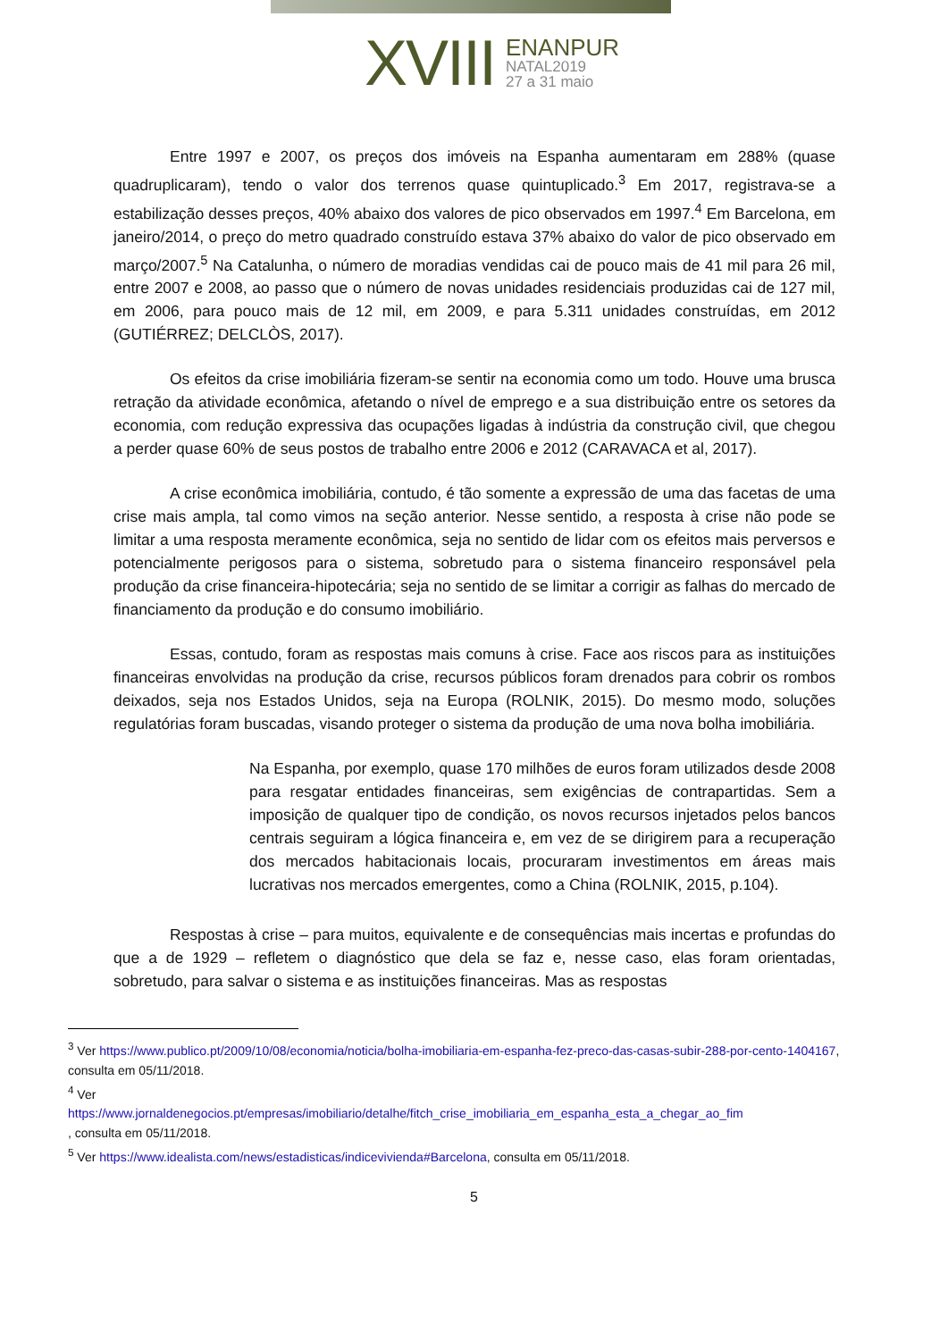XVIII
ENANPUR
NATAL2019
27 a 31 maio
Entre 1997 e 2007, os preços dos imóveis na Espanha aumentaram em 288% (quase quadruplicaram), tendo o valor dos terrenos quase quintuplicado.<sup>3</sup> Em 2017, registrava-se a estabilização desses preços, 40% abaixo dos valores de pico observados em 1997.<sup>4</sup> Em Barcelona, em janeiro/2014, o preço do metro quadrado construído estava 37% abaixo do valor de pico observado em março/2007.<sup>5</sup> Na Catalunha, o número de moradias vendidas cai de pouco mais de 41 mil para 26 mil, entre 2007 e 2008, ao passo que o número de novas unidades residenciais produzidas cai de 127 mil, em 2006, para pouco mais de 12 mil, em 2009, e para 5.311 unidades construídas, em 2012 (GUTIÉRREZ; DELCLÒS, 2017).
Os efeitos da crise imobiliária fizeram-se sentir na economia como um todo. Houve uma brusca retração da atividade econômica, afetando o nível de emprego e a sua distribuição entre os setores da economia, com redução expressiva das ocupações ligadas à indústria da construção civil, que chegou a perder quase 60% de seus postos de trabalho entre 2006 e 2012 (CARAVACA et al, 2017).
A crise econômica imobiliária, contudo, é tão somente a expressão de uma das facetas de uma crise mais ampla, tal como vimos na seção anterior. Nesse sentido, a resposta à crise não pode se limitar a uma resposta meramente econômica, seja no sentido de lidar com os efeitos mais perversos e potencialmente perigosos para o sistema, sobretudo para o sistema financeiro responsável pela produção da crise financeira-hipotecária; seja no sentido de se limitar a corrigir as falhas do mercado de financiamento da produção e do consumo imobiliário.
Essas, contudo, foram as respostas mais comuns à crise. Face aos riscos para as instituições financeiras envolvidas na produção da crise, recursos públicos foram drenados para cobrir os rombos deixados, seja nos Estados Unidos, seja na Europa (ROLNIK, 2015). Do mesmo modo, soluções regulatórias foram buscadas, visando proteger o sistema da produção de uma nova bolha imobiliária.
Na Espanha, por exemplo, quase 170 milhões de euros foram utilizados desde 2008 para resgatar entidades financeiras, sem exigências de contrapartidas. Sem a imposição de qualquer tipo de condição, os novos recursos injetados pelos bancos centrais seguiram a lógica financeira e, em vez de se dirigirem para a recuperação dos mercados habitacionais locais, procuraram investimentos em áreas mais lucrativas nos mercados emergentes, como a China (ROLNIK, 2015, p.104).
Respostas à crise – para muitos, equivalente e de consequências mais incertas e profundas do que a de 1929 – refletem o diagnóstico que dela se faz e, nesse caso, elas foram orientadas, sobretudo, para salvar o sistema e as instituições financeiras. Mas as respostas
<sup>3</sup> Ver https://www.publico.pt/2009/10/08/economia/noticia/bolha-imobiliaria-em-espanha-fez-preco-das-casas-subir-288-por-cento-1404167, consulta em 05/11/2018.
<sup>4</sup> Ver
https://www.jornaldenegocios.pt/empresas/imobiliario/detalhe/fitch_crise_imobiliaria_em_espanha_esta_a_chegar_ao_fim
, consulta em 05/11/2018.
<sup>5</sup> Ver https://www.idealista.com/news/estadisticas/indicevivienda#Barcelona, consulta em 05/11/2018.
5